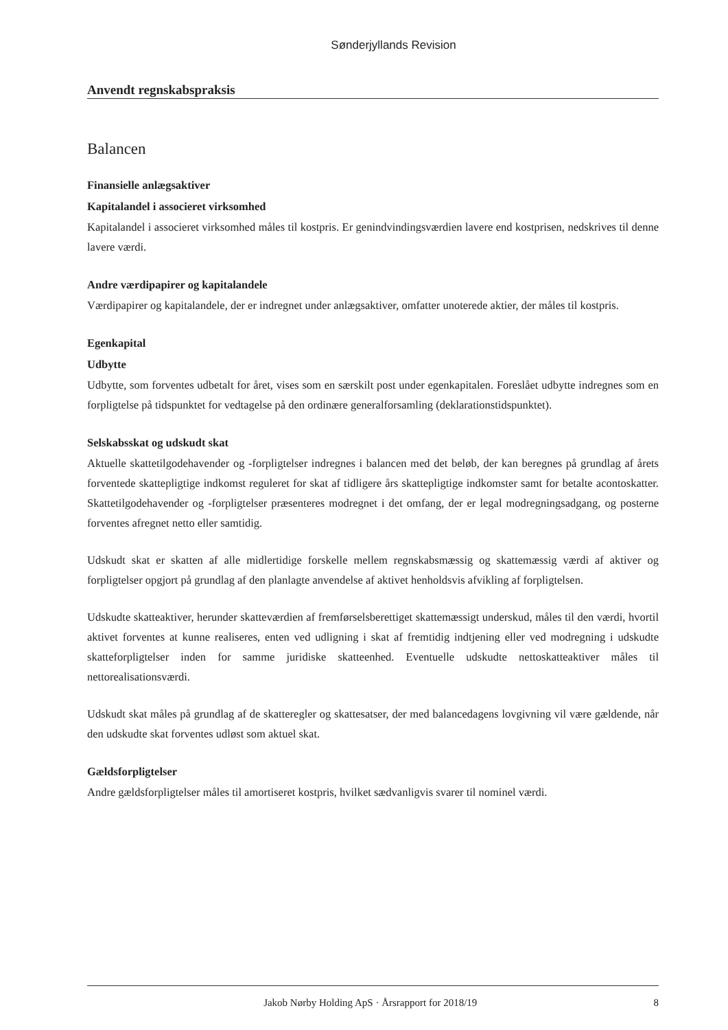Sønderjyllands Revision
Anvendt regnskabspraksis
Balancen
Finansielle anlægsaktiver
Kapitalandel i associeret virksomhed
Kapitalandel i associeret virksomhed måles til kostpris. Er genindvindingsværdien lavere end kostprisen, nedskrives til denne lavere værdi.
Andre værdipapirer og kapitalandele
Værdipapirer og kapitalandele, der er indregnet under anlægsaktiver, omfatter unoterede aktier, der måles til kostpris.
Egenkapital
Udbytte
Udbytte, som forventes udbetalt for året, vises som en særskilt post under egenkapitalen. Foreslået udbytte indregnes som en forpligtelse på tidspunktet for vedtagelse på den ordinære generalforsamling (deklarationstidspunktet).
Selskabsskat og udskudt skat
Aktuelle skattetilgodehavender og -forpligtelser indregnes i balancen med det beløb, der kan beregnes på grundlag af årets forventede skattepligtige indkomst reguleret for skat af tidligere års skattepligtige indkomster samt for betalte acontoskatter. Skattetilgodehavender og -forpligtelser præsenteres modregnet i det omfang, der er legal modregningsadgang, og posterne forventes afregnet netto eller samtidig.
Udskudt skat er skatten af alle midlertidige forskelle mellem regnskabsmæssig og skattemæssig værdi af aktiver og forpligtelser opgjort på grundlag af den planlagte anvendelse af aktivet henholdsvis afvikling af forpligtelsen.
Udskudte skatteaktiver, herunder skatteværdien af fremførselsberettiget skattemæssigt underskud, måles til den værdi, hvortil aktivet forventes at kunne realiseres, enten ved udligning i skat af fremtidig indtjening eller ved modregning i udskudte skatteforpligtelser inden for samme juridiske skatteenhed. Eventuelle udskudte nettoskatteaktiver måles til nettorealisationsværdi.
Udskudt skat måles på grundlag af de skatteregler og skattesatser, der med balancedagens lovgivning vil være gældende, når den udskudte skat forventes udløst som aktuel skat.
Gældsforpligtelser
Andre gældsforpligtelser måles til amortiseret kostpris, hvilket sædvanligvis svarer til nominel værdi.
Jakob Nørby Holding ApS · Årsrapport for 2018/19 8